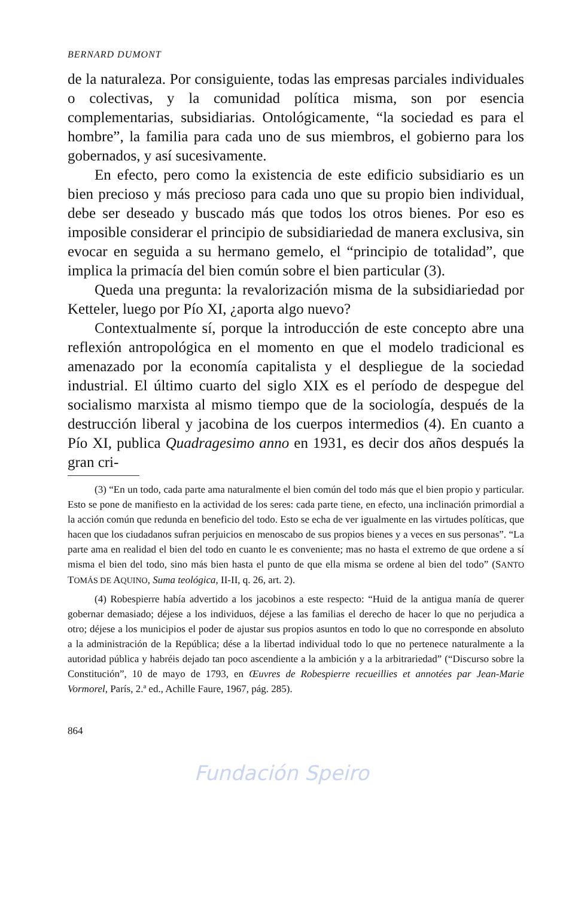BERNARD DUMONT
de la naturaleza. Por consiguiente, todas las empresas parciales individuales o colectivas, y la comunidad política misma, son por esencia complementarias, subsidiarias. Ontológicamente, “la sociedad es para el hombre”, la familia para cada uno de sus miembros, el gobierno para los gobernados, y así sucesivamente.
En efecto, pero como la existencia de este edificio subsidiario es un bien precioso y más precioso para cada uno que su propio bien individual, debe ser deseado y buscado más que todos los otros bienes. Por eso es imposible considerar el principio de subsidiariedad de manera exclusiva, sin evocar en seguida a su hermano gemelo, el “principio de totalidad”, que implica la primacía del bien común sobre el bien particular (3).
Queda una pregunta: la revalorización misma de la subsidiariedad por Ketteler, luego por Pío XI, ¿aporta algo nuevo?
Contextualmente sí, porque la introducción de este concepto abre una reflexión antropológica en el momento en que el modelo tradicional es amenazado por la economía capitalista y el despliegue de la sociedad industrial. El último cuarto del siglo XIX es el período de despegue del socialismo marxista al mismo tiempo que de la sociología, después de la destrucción liberal y jacobina de los cuerpos intermedios (4). En cuanto a Pío XI, publica Quadragesimo anno en 1931, es decir dos años después la gran cri-
(3) “En un todo, cada parte ama naturalmente el bien común del todo más que el bien propio y particular. Esto se pone de manifiesto en la actividad de los seres: cada parte tiene, en efecto, una inclinación primordial a la acción común que redunda en beneficio del todo. Esto se echa de ver igualmente en las virtudes políticas, que hacen que los ciudadanos sufran perjuicios en menoscabo de sus propios bienes y a veces en sus personas”. “La parte ama en realidad el bien del todo en cuanto le es conveniente; mas no hasta el extremo de que ordene a sí misma el bien del todo, sino más bien hasta el punto de que ella misma se ordene al bien del todo” (SANTO TOMÁS DE AQUINO, Suma teológica, II-II, q. 26, art. 2).
(4) Robespierre había advertido a los jacobinos a este respecto: “Huid de la antigua manía de querer gobernar demasiado; déjese a los individuos, déjese a las familias el derecho de hacer lo que no perjudica a otro; déjese a los municipios el poder de ajustar sus propios asuntos en todo lo que no corresponde en absoluto a la administración de la República; dése a la libertad individual todo lo que no pertenece naturalmente a la autoridad pública y habréis dejado tan poco ascendiente a la ambición y a la arbitrariedad” (“Discurso sobre la Constitución”, 10 de mayo de 1793, en Œuvres de Robespierre recueillies et annotées par Jean-Marie Vormorel, París, 2.ª ed., Achille Faure, 1967, pág. 285).
864
Fundación Speiro